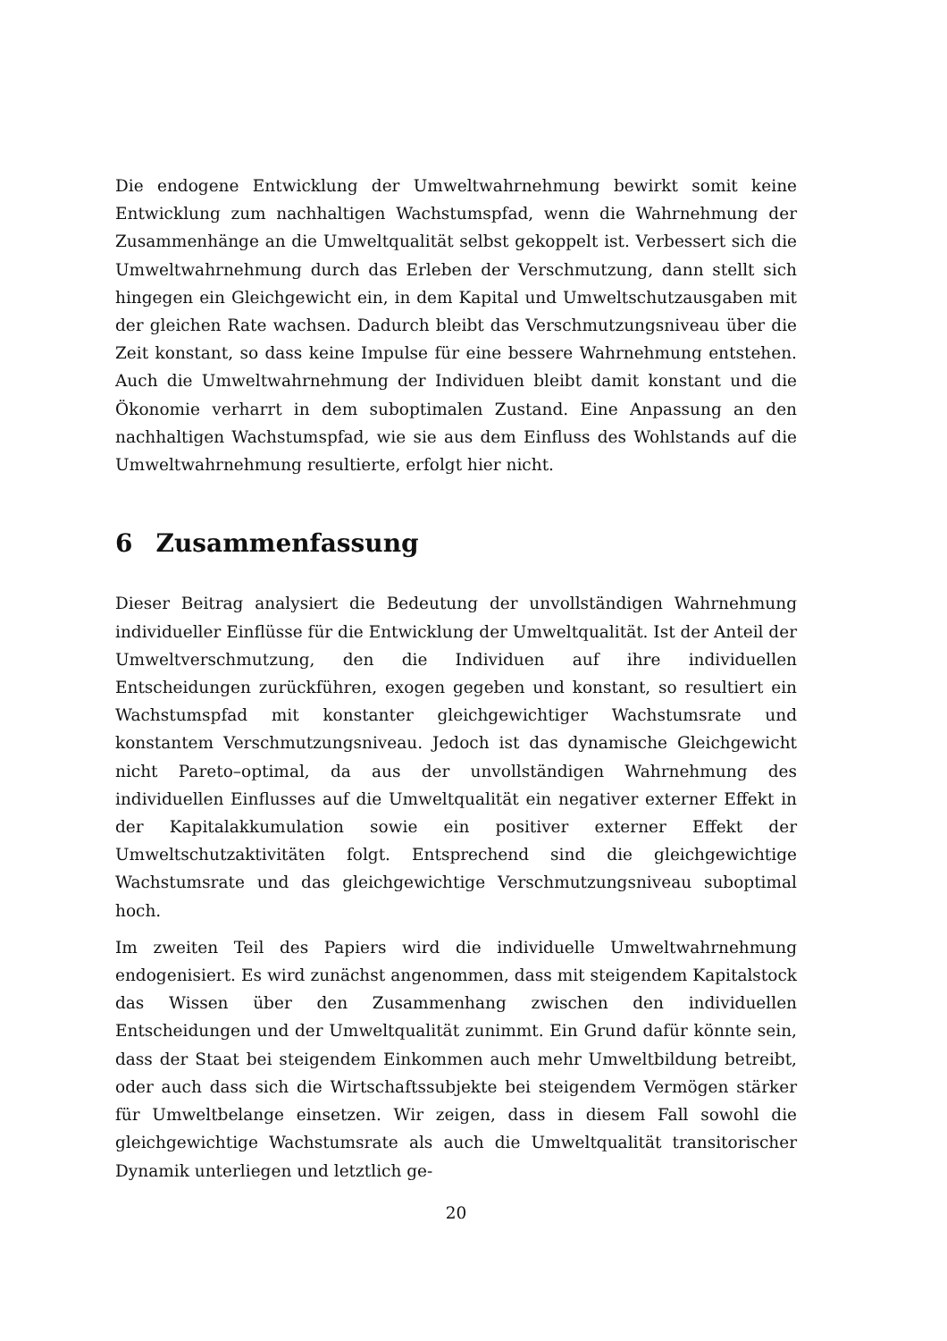Die endogene Entwicklung der Umweltwahrnehmung bewirkt somit keine Entwicklung zum nachhaltigen Wachstumspfad, wenn die Wahrnehmung der Zusammenhänge an die Umweltqualität selbst gekoppelt ist. Verbessert sich die Umweltwahrnehmung durch das Erleben der Verschmutzung, dann stellt sich hingegen ein Gleichgewicht ein, in dem Kapital und Umweltschutzausgaben mit der gleichen Rate wachsen. Dadurch bleibt das Verschmutzungsniveau über die Zeit konstant, so dass keine Impulse für eine bessere Wahrnehmung entstehen. Auch die Umweltwahrnehmung der Individuen bleibt damit konstant und die Ökonomie verharrt in dem suboptimalen Zustand. Eine Anpassung an den nachhaltigen Wachstumspfad, wie sie aus dem Einfluss des Wohlstands auf die Umweltwahrnehmung resultierte, erfolgt hier nicht.
6 Zusammenfassung
Dieser Beitrag analysiert die Bedeutung der unvollständigen Wahrnehmung individueller Einflüsse für die Entwicklung der Umweltqualität. Ist der Anteil der Umweltverschmutzung, den die Individuen auf ihre individuellen Entscheidungen zurückführen, exogen gegeben und konstant, so resultiert ein Wachstumspfad mit konstanter gleichgewichtiger Wachstumsrate und konstantem Verschmutzungsniveau. Jedoch ist das dynamische Gleichgewicht nicht Pareto–optimal, da aus der unvollständigen Wahrnehmung des individuellen Einflusses auf die Umweltqualität ein negativer externer Effekt in der Kapitalakkumulation sowie ein positiver externer Effekt der Umweltschutzaktivitäten folgt. Entsprechend sind die gleichgewichtige Wachstumsrate und das gleichgewichtige Verschmutzungsniveau suboptimal hoch.
Im zweiten Teil des Papiers wird die individuelle Umweltwahrnehmung endogenisiert. Es wird zunächst angenommen, dass mit steigendem Kapitalstock das Wissen über den Zusammenhang zwischen den individuellen Entscheidungen und der Umweltqualität zunimmt. Ein Grund dafür könnte sein, dass der Staat bei steigendem Einkommen auch mehr Umweltbildung betreibt, oder auch dass sich die Wirtschaftssubjekte bei steigendem Vermögen stärker für Umweltbelange einsetzen. Wir zeigen, dass in diesem Fall sowohl die gleichgewichtige Wachstumsrate als auch die Umweltqualität transitorischer Dynamik unterliegen und letztlich ge-
20